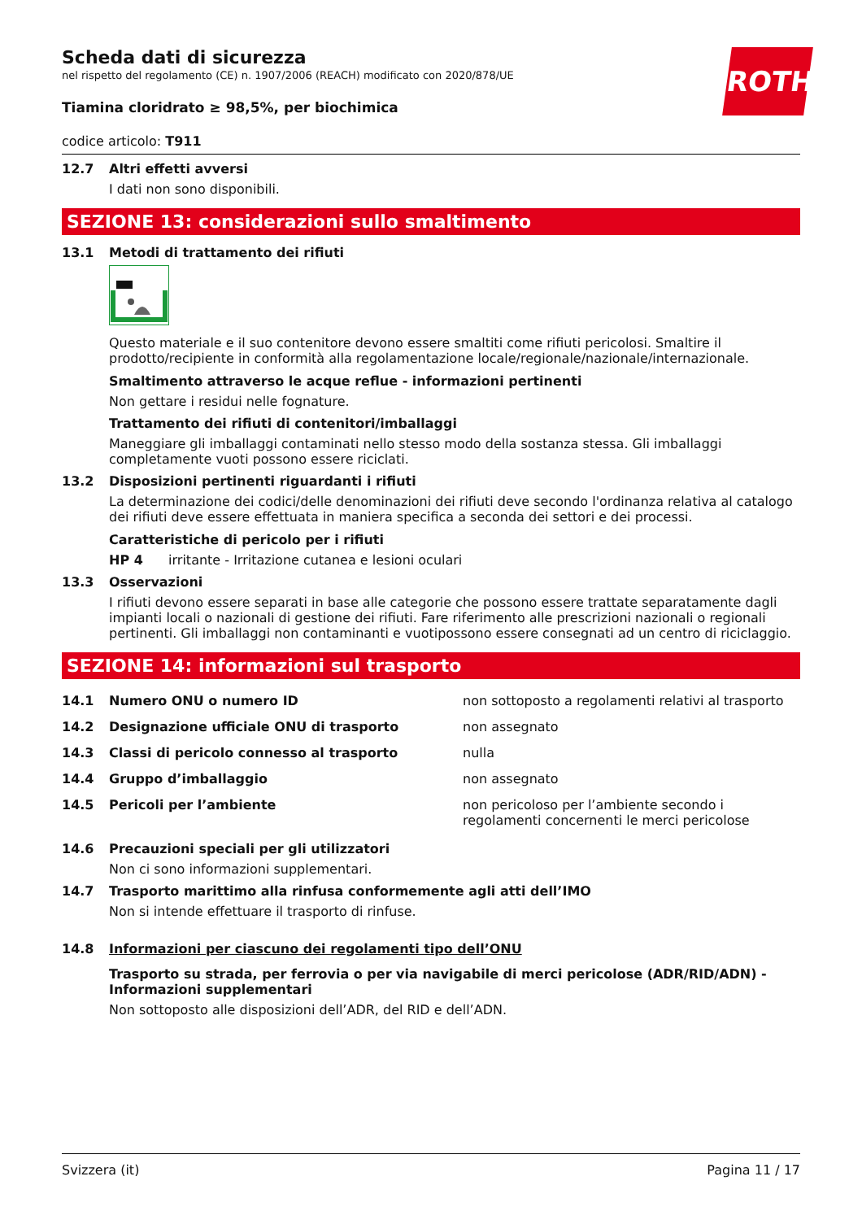ROTH
Scheda dati di sicurezza
nel rispetto del regolamento (CE) n. 1907/2006 (REACH) modificato con 2020/878/UE
Tiamina cloridrato ≥ 98,5%, per biochimica
codice articolo: T911
12.7 Altri effetti avversi
I dati non sono disponibili.
SEZIONE 13: considerazioni sullo smaltimento
13.1 Metodi di trattamento dei rifiuti
Questo materiale e il suo contenitore devono essere smaltiti come rifiuti pericolosi. Smaltire il prodotto/recipiente in conformità alla regolamentazione locale/regionale/nazionale/internazionale.
Smaltimento attraverso le acque reflue - informazioni pertinenti
Non gettare i residui nelle fognature.
Trattamento dei rifiuti di contenitori/imballaggi
Maneggiare gli imballaggi contaminati nello stesso modo della sostanza stessa. Gli imballaggi completamente vuoti possono essere riciclati.
13.2 Disposizioni pertinenti riguardanti i rifiuti
La determinazione dei codici/delle denominazioni dei rifiuti deve secondo l'ordinanza relativa al catalogo dei rifiuti deve essere effettuata in maniera specifica a seconda dei settori e dei processi.
Caratteristiche di pericolo per i rifiuti
HP 4 irritante - Irritazione cutanea e lesioni oculari
13.3 Osservazioni
I rifiuti devono essere separati in base alle categorie che possono essere trattate separatamente dagli impianti locali o nazionali di gestione dei rifiuti. Fare riferimento alle prescrizioni nazionali o regionali pertinenti. Gli imballaggi non contaminanti e vuotipossono essere consegnati ad un centro di riciclaggio.
SEZIONE 14: informazioni sul trasporto
| 14.1 | Numero ONU o numero ID | non sottoposto a regolamenti relativi al trasporto |
| 14.2 | Designazione ufficiale ONU di trasporto | non assegnato |
| 14.3 | Classi di pericolo connesso al trasporto | nulla |
| 14.4 | Gruppo d’imballaggio | non assegnato |
| 14.5 | Pericoli per l’ambiente | non pericoloso per l’ambiente secondo i regolamenti concernenti le merci pericolose |
14.6 Precauzioni speciali per gli utilizzatori
Non ci sono informazioni supplementari.
14.7 Trasporto marittimo alla rinfusa conformemente agli atti dell’IMO
Non si intende effettuare il trasporto di rinfuse.
14.8 Informazioni per ciascuno dei regolamenti tipo dell’ONU
Trasporto su strada, per ferrovia o per via navigabile di merci pericolose (ADR/RID/ADN) - Informazioni supplementari
Non sottoposto alle disposizioni dell’ADR, del RID e dell’ADN.
Svizzera (it) Pagina 11 / 17